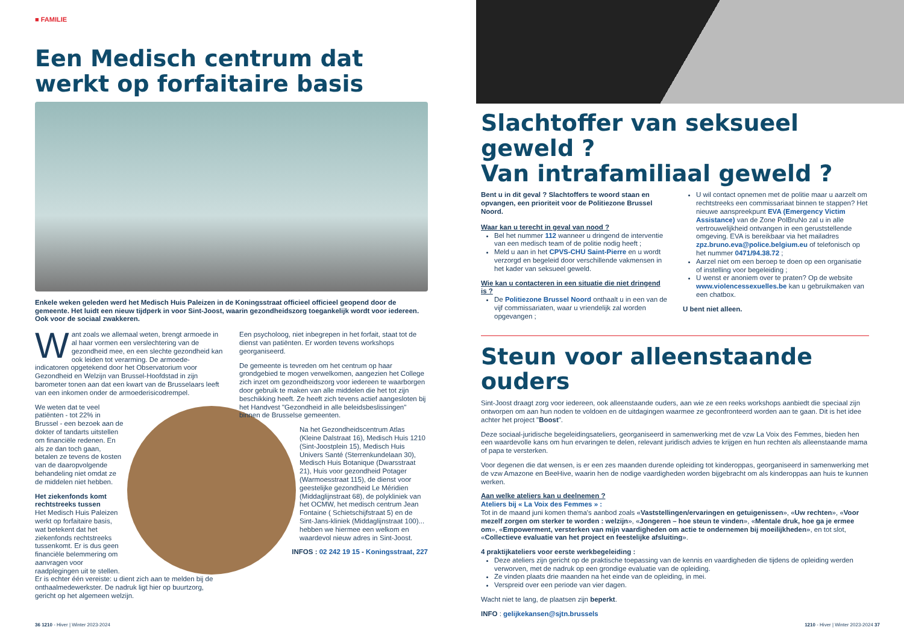■ FAMILIE
Een Medisch centrum dat werkt op forfaitaire basis
Enkele weken geleden werd het Medisch Huis Paleizen in de Koningsstraat officieel officieel geopend door de gemeente. Het luidt een nieuw tijdperk in voor Sint-Joost, waarin gezondheidszorg toegankelijk wordt voor iedereen. Ook voor de sociaal zwakkeren.
Want zoals we allemaal weten, brengt armoede in al haar vormen een verslechtering van de gezondheid mee, en een slechte gezondheid kan ook leiden tot verarming. De armoede-indicatoren opgetekend door het Observatorium voor Gezondheid en Welzijn van Brussel-Hoofdstad in zijn barometer tonen aan dat een kwart van de Brusselaars leeft van een inkomen onder de armoederisicodrempel.
We weten dat te veel patiënten - tot 22% in Brussel - een bezoek aan de dokter of tandarts uitstellen om financiële redenen. En als ze dan toch gaan, betalen ze tevens de kosten van de daaropvolgende behandeling niet omdat ze de middelen niet hebben.
Het ziekenfonds komt rechtstreeks tussen
Het Medisch Huis Paleizen werkt op forfaitaire basis, wat betekent dat het ziekenfonds rechtstreeks tussenkomt. Er is dus geen financiële belemmering om aanvragen voor raadplegingen uit te stellen. Er is echter één vereiste: u dient zich aan te melden bij de onthaalmedewerkster. De nadruk ligt hier op buurtzorg, gericht op het algemeen welzijn.
Een psycholoog, niet inbegrepen in het forfait, staat tot de dienst van patiënten. Er worden tevens workshops georganiseerd.
De gemeente is tevreden om het centrum op haar grondgebied te mogen verwelkomen, aangezien het College zich inzet om gezondheidszorg voor iedereen te waarborgen door gebruik te maken van alle middelen die het tot zijn beschikking heeft. Ze heeft zich tevens actief aangesloten bij het Handvest "Gezondheid in alle beleidsbeslissingen" binnen de Brusselse gemeenten.
Na het Gezondheidscentrum Atlas (Kleine Dalstraat 16), Medisch Huis 1210 (Sint-Joostplein 15), Medisch Huis Univers Santé (Sterrenkundelaan 30), Medisch Huis Botanique (Dwarsstraat 21), Huis voor gezondheid Potager (Warmoesstraat 115), de dienst voor geestelijke gezondheid Le Méridien (Middaglijnstraat 68), de polykliniek van het OCMW, het medisch centrum Jean Fontaine ( Schietschijfstraat 5) en de Sint-Jans-kliniek (Middaglijnstraat 100)... hebben we hiermee een welkom en waardevol nieuw adres in Sint-Joost.
INFOS : 02 242 19 15 - Koningsstraat, 227
36 1210 - Hiver | Winter 2023-2024
Slachtoffer van seksueel geweld ?
Van intrafamiliaal geweld ?
Bent u in dit geval ? Slachtoffers te woord staan en opvangen, een prioriteit voor de Politiezone Brussel Noord.
Waar kan u terecht in geval van nood ?
Bel het nummer 112 wanneer u dringend de interventie van een medisch team of de politie nodig heeft ;
Meld u aan in het CPVS-CHU Saint-Pierre en u wordt verzorgd en begeleid door verschillende vakmensen in het kader van seksueel geweld.
Wie kan u contacteren in een situatie die niet dringend is ?
De Politiezone Brussel Noord onthaalt u in een van de vijf commissariaten, waar u vriendelijk zal worden opgevangen ;
U wil contact opnemen met de politie maar u aarzelt om rechtstreeks een commissariaat binnen te stappen? Het nieuwe aanspreekpunt EVA (Emergency Victim Assistance) van de Zone PolBruNo zal u in alle vertrouwelijkheid ontvangen in een geruststellende omgeving. EVA is bereikbaar via het mailadres zpz.bruno.eva@police.belgium.eu of telefonisch op het nummer 0471/94.38.72 ;
Aarzel niet om een beroep te doen op een organisatie of instelling voor begeleiding ;
U wenst er anoniem over te praten? Op de website www.violencessexuelles.be kan u gebruikmaken van een chatbox.
U bent niet alleen.
Steun voor alleenstaande ouders
Sint-Joost draagt zorg voor iedereen, ook alleenstaande ouders, aan wie ze een reeks workshops aanbiedt die speciaal zijn ontworpen om aan hun noden te voldoen en de uitdagingen waarmee ze geconfronteerd worden aan te gaan. Dit is het idee achter het project "Boost".
Deze sociaal-juridische begeleidingsateliers, georganiseerd in samenwerking met de vzw La Voix des Femmes, bieden hen een waardevolle kans om hun ervaringen te delen, relevant juridisch advies te krijgen en hun rechten als alleenstaande mama of papa te versterken.
Voor degenen die dat wensen, is er een zes maanden durende opleiding tot kinderoppas, georganiseerd in samenwerking met de vzw Amazone en BeeHive, waarin hen de nodige vaardigheden worden bijgebracht om als kinderoppas aan huis te kunnen werken.
Aan welke ateliers kan u deelnemen ?
Ateliers bij « La Voix des Femmes » :
Tot in de maand juni komen thema's aanbod zoals «Vaststellingen/ervaringen en getuigenissen», «Uw rechten», «Voor mezelf zorgen om sterker te worden : welzijn», «Jongeren – hoe steun te vinden», «Mentale druk, hoe ga je ermee om», «Empowerment, versterken van mijn vaardigheden om actie te ondernemen bij moeilijkheden», en tot slot, «Collectieve evaluatie van het project en feestelijke afsluiting».
4 praktijkateliers voor eerste werkbegeleiding :
Deze ateliers zijn gericht op de praktische toepassing van de kennis en vaardigheden die tijdens de opleiding werden verworven, met de nadruk op een grondige evaluatie van de opleiding.
Ze vinden plaats drie maanden na het einde van de opleiding, in mei.
Verspreid over een periode van vier dagen.
Wacht niet te lang, de plaatsen zijn beperkt.
INFO : gelijkekansen@sjtn.brussels
1210 - Hiver | Winter 2023-2024 37